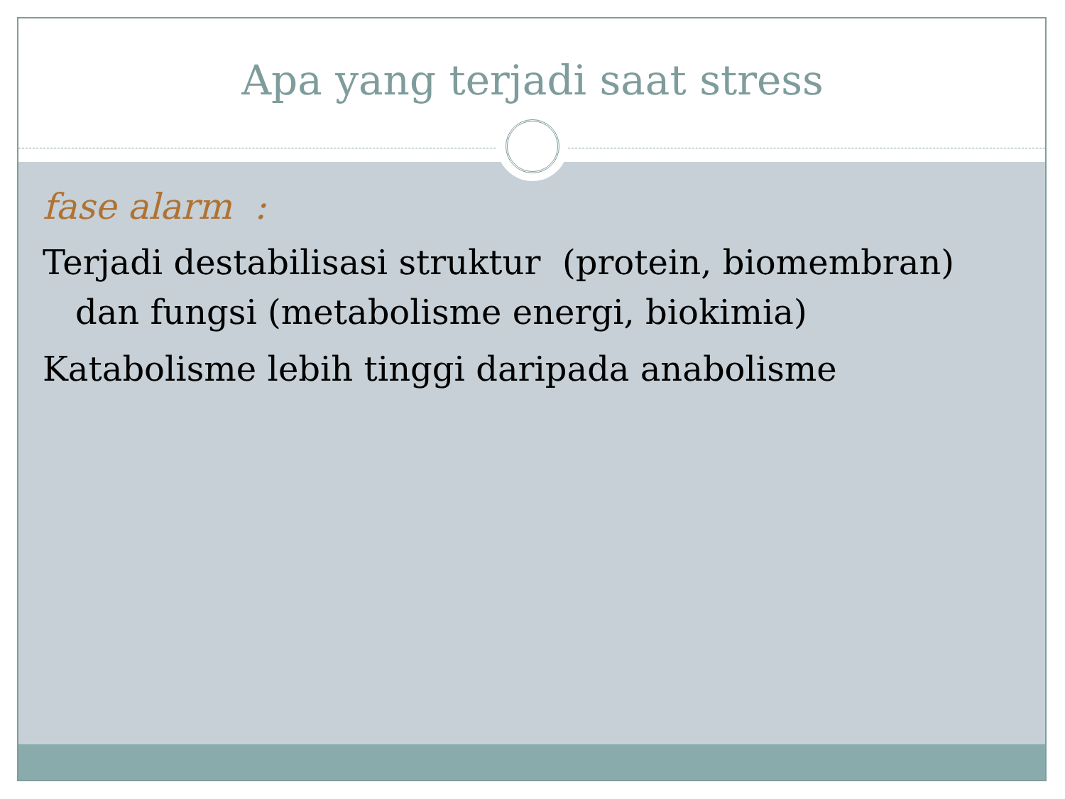Apa yang terjadi saat stress
fase alarm :
Terjadi destabilisasi struktur (protein, biomembran) dan fungsi (metabolisme energi, biokimia)
Katabolisme lebih tinggi daripada anabolisme